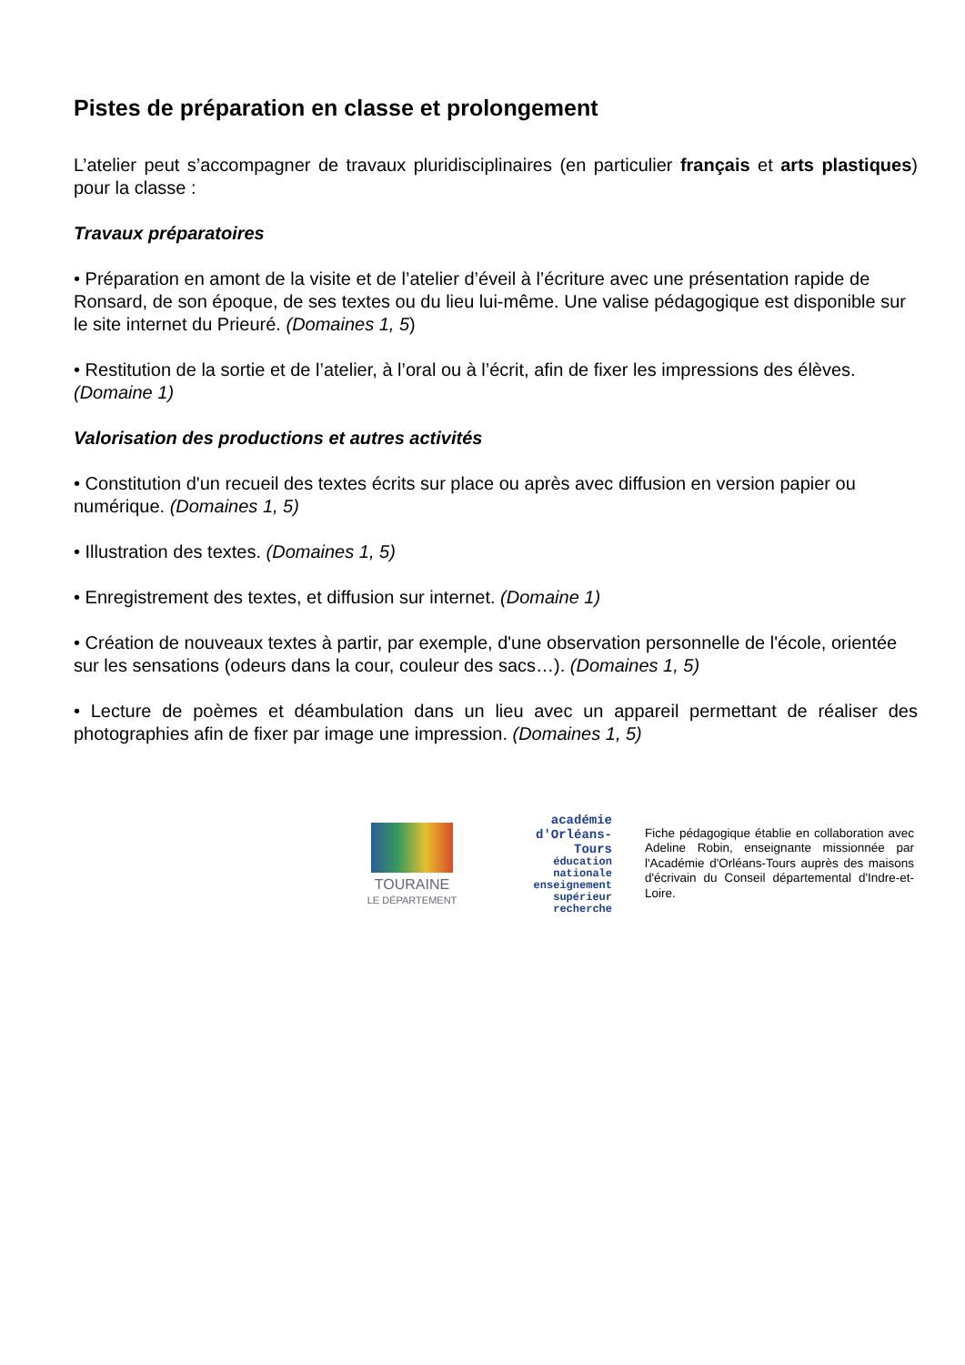Pistes de préparation en classe et prolongement
L’atelier peut s’accompagner de travaux pluridisciplinaires (en particulier français et arts plastiques) pour la classe :
Travaux préparatoires
• Préparation en amont de la visite et de l’atelier d’éveil à l’écriture avec une présentation rapide de Ronsard, de son époque, de ses textes ou du lieu lui-même. Une valise pédagogique est disponible sur le site internet du Prieuré. (Domaines 1, 5)
• Restitution de la sortie et de l’atelier, à l’oral ou à l’écrit, afin de fixer les impressions des élèves. (Domaine 1)
Valorisation des productions et autres activités
• Constitution d'un recueil des textes écrits sur place ou après avec diffusion en version papier ou numérique. (Domaines 1, 5)
• Illustration des textes. (Domaines 1, 5)
• Enregistrement des textes, et diffusion sur internet. (Domaine 1)
• Création de nouveaux textes à partir, par exemple, d'une observation personnelle de l'école, orientée sur les sensations (odeurs dans la cour, couleur des sacs…). (Domaines 1, 5)
• Lecture de poèmes et déambulation dans un lieu avec un appareil permettant de réaliser des photographies afin de fixer par image une impression. (Domaines 1, 5)
TOURAINE
LE DÉPARTEMENT
académie
d'Orléans-Tours
éducation
nationale
enseignement
supérieur
recherche
Fiche pédagogique établie en collaboration avec Adeline Robin, enseignante missionnée par l'Académie d'Orléans-Tours auprès des maisons d'écrivain du Conseil départemental d'Indre-et-Loire.